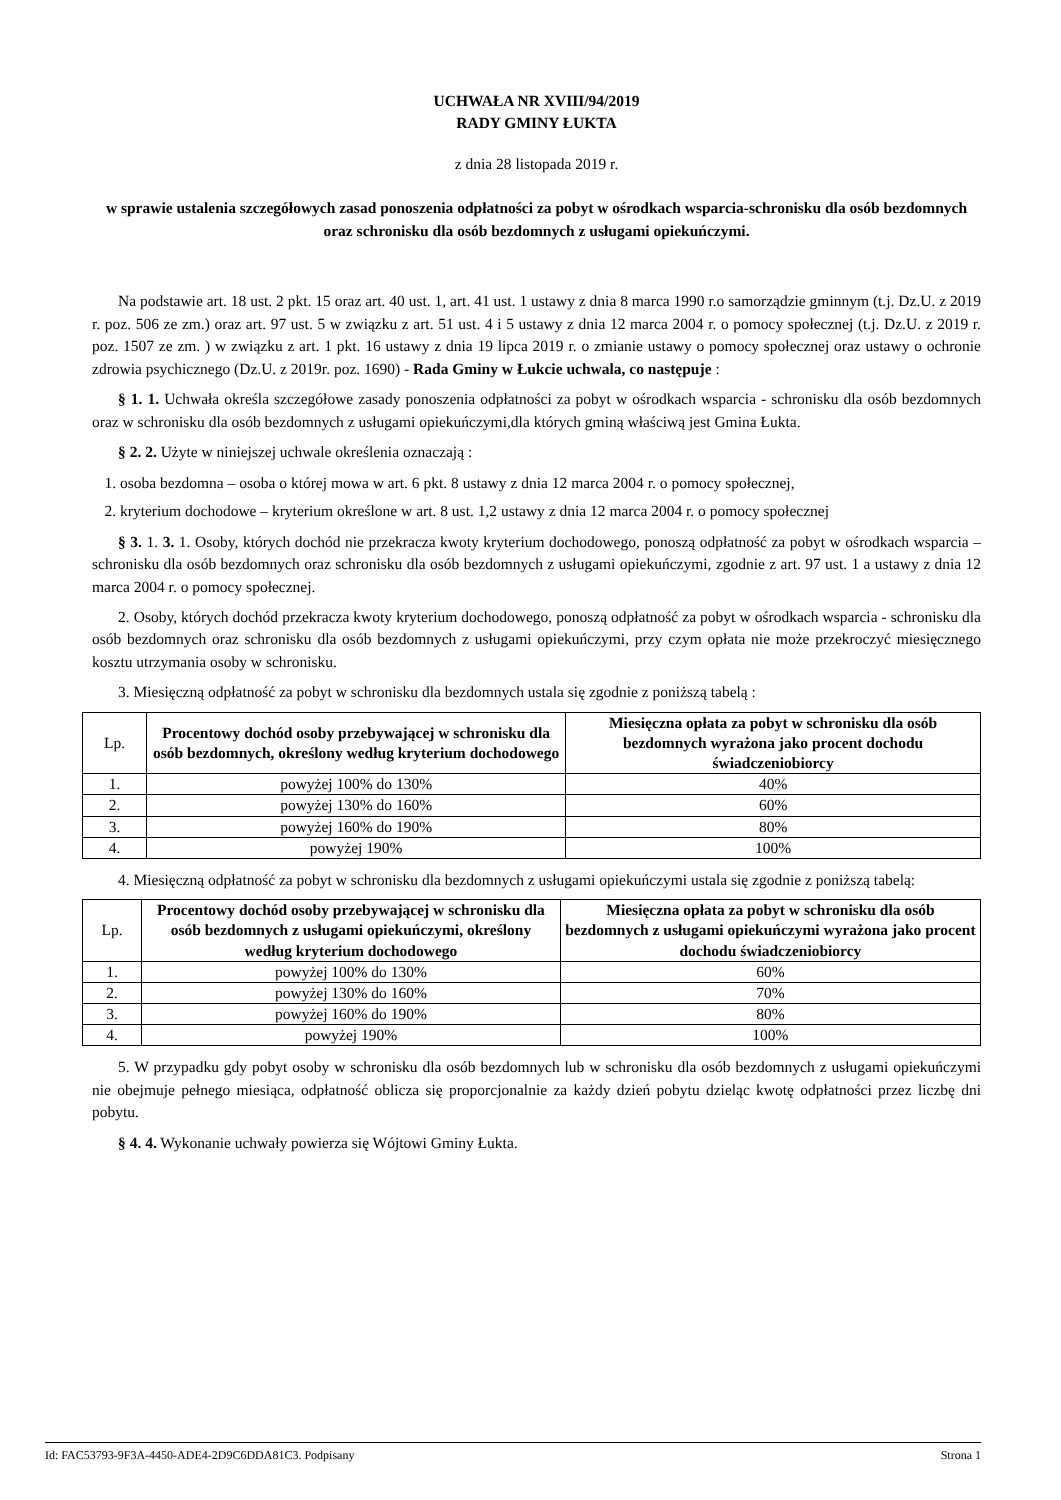UCHWAŁA NR XVIII/94/2019
RADY GMINY ŁUKTA
z dnia 28 listopada 2019 r.
w sprawie ustalenia szczegółowych zasad ponoszenia odpłatności za pobyt w ośrodkach wsparcia-schronisku dla osób bezdomnych oraz schronisku dla osób bezdomnych z usługami opiekuńczymi.
Na podstawie art. 18 ust. 2 pkt. 15 oraz art. 40 ust. 1, art. 41 ust. 1 ustawy z dnia 8 marca 1990 r.o samorządzie gminnym (t.j. Dz.U. z 2019 r. poz. 506 ze zm.) oraz art. 97 ust. 5 w związku z art. 51 ust. 4 i 5 ustawy z dnia 12 marca 2004 r. o pomocy społecznej (t.j. Dz.U. z 2019 r. poz. 1507 ze zm. ) w związku z art. 1 pkt. 16 ustawy z dnia 19 lipca 2019 r. o zmianie ustawy o pomocy społecznej oraz ustawy o ochronie zdrowia psychicznego (Dz.U. z 2019r. poz. 1690) - Rada Gminy w Łukcie uchwala, co następuje :
§ 1. 1. Uchwała określa szczegółowe zasady ponoszenia odpłatności za pobyt w ośrodkach wsparcia - schronisku dla osób bezdomnych oraz w schronisku dla osób bezdomnych z usługami opiekuńczymi,dla których gminą właściwą jest Gmina Łukta.
§ 2. 2. Użyte w niniejszej uchwale określenia oznaczają :
1. osoba bezdomna – osoba o której mowa w art. 6 pkt. 8 ustawy z dnia 12 marca 2004 r. o pomocy społecznej,
2. kryterium dochodowe – kryterium określone w art. 8 ust. 1,2 ustawy z dnia 12 marca 2004 r. o pomocy społecznej
§ 3. 1. 3. 1. Osoby, których dochód nie przekracza kwoty kryterium dochodowego, ponoszą odpłatność za pobyt w ośrodkach wsparcia – schronisku dla osób bezdomnych oraz schronisku dla osób bezdomnych z usługami opiekuńczymi, zgodnie z art. 97 ust. 1 a ustawy z dnia 12 marca 2004 r. o pomocy społecznej.
2. Osoby, których dochód przekracza kwoty kryterium dochodowego, ponoszą odpłatność za pobyt w ośrodkach wsparcia - schronisku dla osób bezdomnych oraz schronisku dla osób bezdomnych z usługami opiekuńczymi, przy czym opłata nie może przekroczyć miesięcznego kosztu utrzymania osoby w schronisku.
3. Miesięczną odpłatność za pobyt w schronisku dla bezdomnych ustala się zgodnie z poniższą tabelą :
| Lp. | Procentowy dochód osoby przebywającej w schronisku dla osób bezdomnych, określony według kryterium dochodowego | Miesięczna opłata za pobyt w schronisku dla osób bezdomnych wyrażona jako procent dochodu świadczeniobiorcy |
| 1. | powyżej 100% do 130% | 40% |
| 2. | powyżej 130% do 160% | 60% |
| 3. | powyżej 160% do 190% | 80% |
| 4. | powyżej 190% | 100% |
4. Miesięczną odpłatność za pobyt w schronisku dla bezdomnych z usługami opiekuńczymi ustala się zgodnie z poniższą tabelą:
| Lp. | Procentowy dochód osoby przebywającej w schronisku dla osób bezdomnych z usługami opiekuńczymi, określony według kryterium dochodowego | Miesięczna opłata za pobyt w schronisku dla osób bezdomnych z usługami opiekuńczymi wyrażona jako procent dochodu świadczeniobiorcy |
| 1. | powyżej 100% do 130% | 60% |
| 2. | powyżej 130% do 160% | 70% |
| 3. | powyżej 160% do 190% | 80% |
| 4. | powyżej 190% | 100% |
5. W przypadku gdy pobyt osoby w schronisku dla osób bezdomnych lub w schronisku dla osób bezdomnych z usługami opiekuńczymi nie obejmuje pełnego miesiąca, odpłatność oblicza się proporcjonalnie za każdy dzień pobytu dzieląc kwotę odpłatności przez liczbę dni pobytu.
§ 4. 4. Wykonanie uchwały powierza się Wójtowi Gminy Łukta.
Id: FAC53793-9F3A-4450-ADE4-2D9C6DDA81C3. Podpisany Strona 1